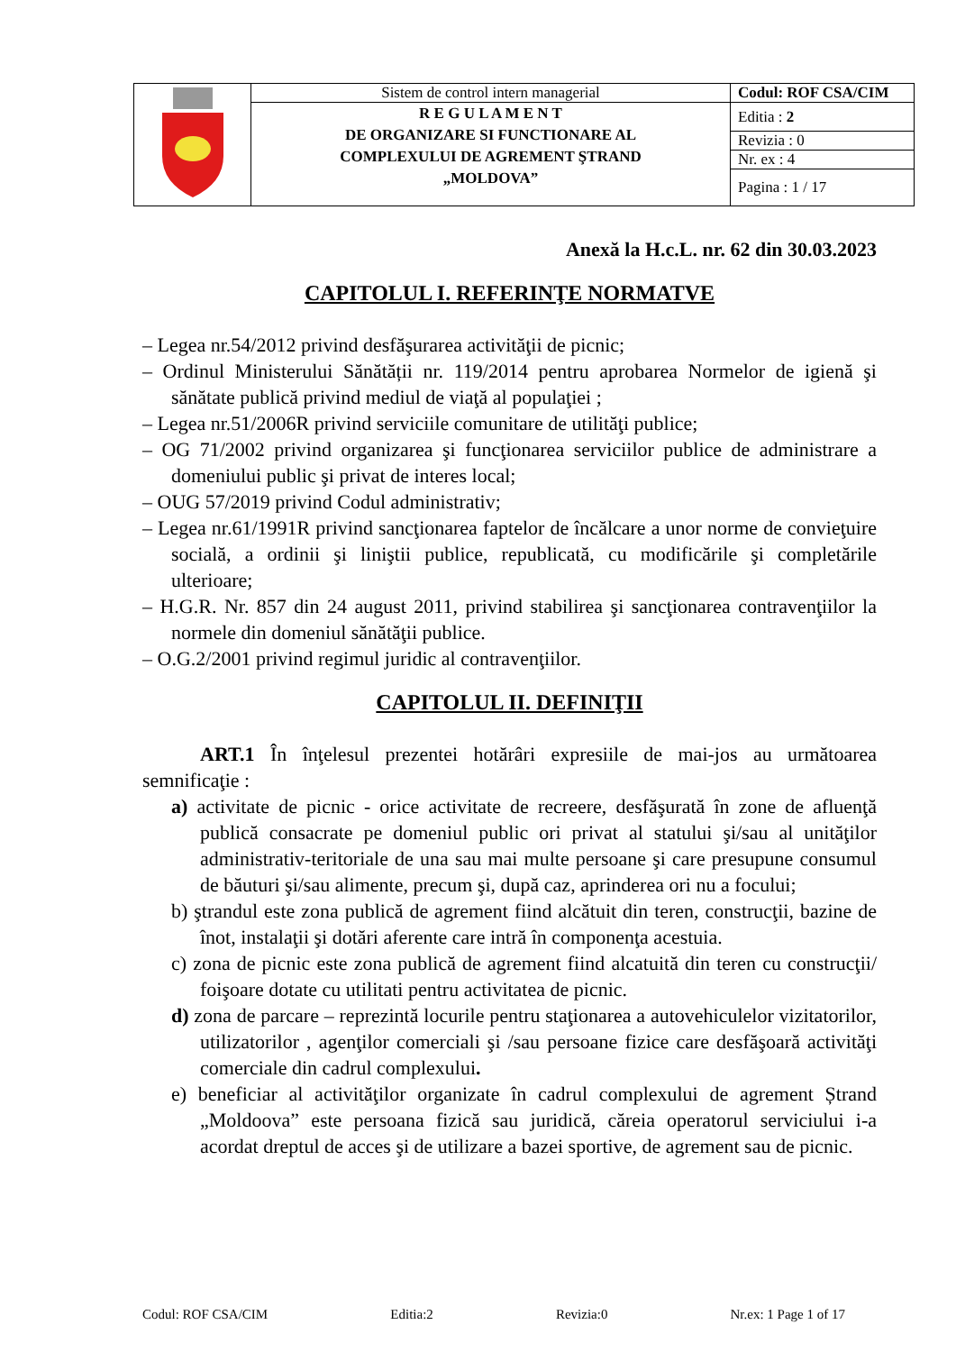| | Sistem de control intern managerial | Codul: ROF CSA/CIM |
| | R E G U L A M E N T DE ORGANIZARE SI FUNCTIONARE AL COMPLEXULUI DE AGREMENT ŞTRAND „MOLDOVA” | Editia : 2 |
| | | Revizia : 0 |
| | | Nr. ex : 4 |
| | | Pagina : 1 / 17 |
Anexă la H.c.L. nr. 62 din 30.03.2023
CAPITOLUL I. REFERINŢE NORMATVE
– Legea nr.54/2012 privind desfăşurarea activităţii de picnic;
– Ordinul Ministerului Sănătății nr. 119/2014 pentru aprobarea Normelor de igienă şi sănătate publică privind mediul de viaţă al populaţiei ;
– Legea nr.51/2006R privind serviciile comunitare de utilităţi publice;
– OG 71/2002 privind organizarea şi funcţionarea serviciilor publice de administrare a domeniului public şi privat de interes local;
– OUG 57/2019 privind Codul administrativ;
– Legea nr.61/1991R privind sancţionarea faptelor de încălcare a unor norme de convieţuire socială, a ordinii şi liniştii publice, republicată, cu modificările şi completările ulterioare;
– H.G.R. Nr. 857 din 24 august 2011, privind stabilirea şi sancţionarea contravenţiilor la normele din domeniul sănătăţii publice.
– O.G.2/2001 privind regimul juridic al contravenţiilor.
CAPITOLUL II. DEFINIŢII
ART.1 În înţelesul prezentei hotărâri expresiile de mai-jos au următoarea semnificaţie :
a) activitate de picnic - orice activitate de recreere, desfăşurată în zone de afluenţă publică consacrate pe domeniul public ori privat al statului şi/sau al unităţilor administrativ-teritoriale de una sau mai multe persoane şi care presupune consumul de băuturi şi/sau alimente, precum şi, după caz, aprinderea ori nu a focului;
b) ştrandul este zona publică de agrement fiind alcătuit din teren, construcţii, bazine de înot, instalaţii şi dotări aferente care intră în componenţa acestuia.
c) zona de picnic este zona publică de agrement fiind alcatuită din teren cu construcţii/ foişoare dotate cu utilitati pentru activitatea de picnic.
d) zona de parcare – reprezintă locurile pentru staţionarea a autovehiculelor vizitatorilor, utilizatorilor , agenţilor comerciali şi /sau persoane fizice care desfăşoară activităţi comerciale din cadrul complexului.
e) beneficiar al activităţilor organizate în cadrul complexului de agrement Ștrand „Moldoova” este persoana fizică sau juridică, căreia operatorul serviciului i-a acordat dreptul de acces şi de utilizare a bazei sportive, de agrement sau de picnic.
Codul: ROF CSA/CIM Editia:2 Revizia:0 Nr.ex: 1 Page 1 of 17